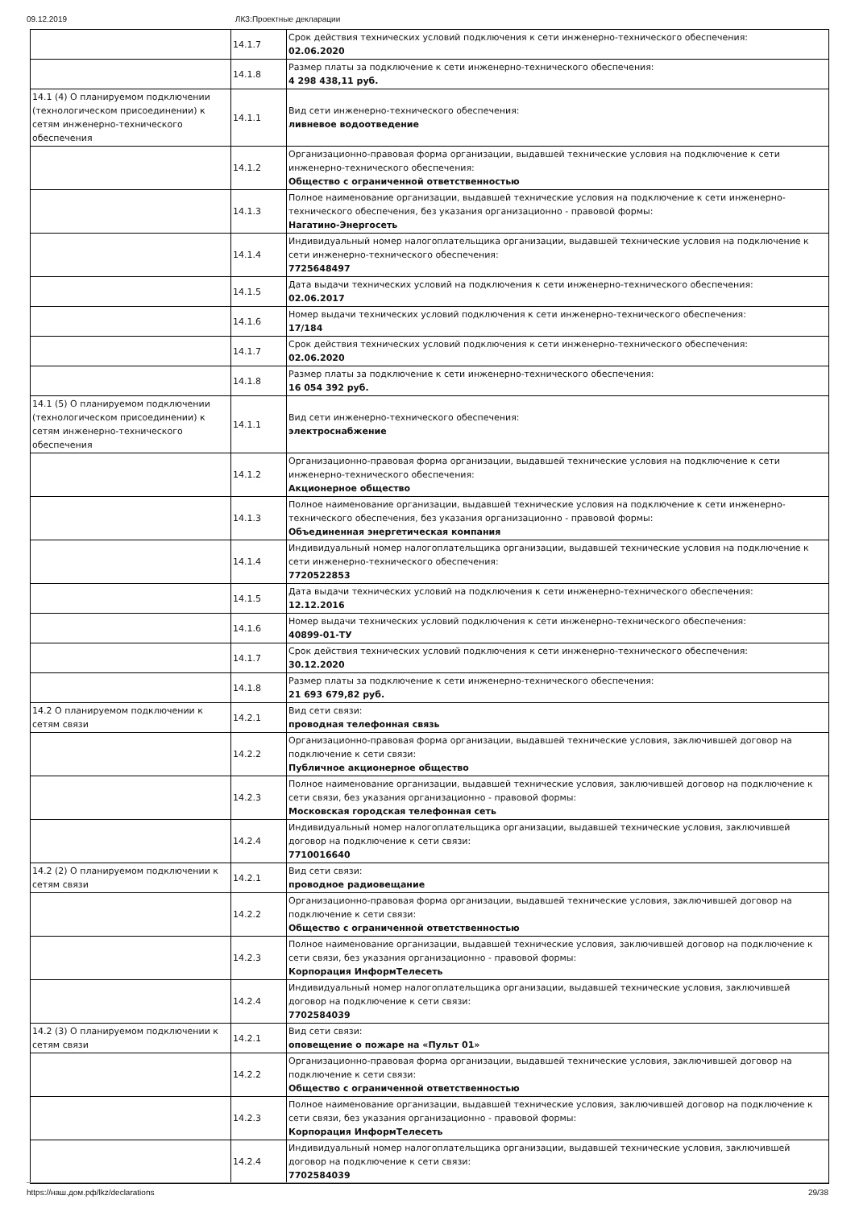09.12.2019 ЛКЗ:Проектные декларации
| | 14.1.7 | Срок действия технических условий подключения к сети инженерно-технического обеспечения: 02.06.2020 |
| | 14.1.8 | Размер платы за подключение к сети инженерно-технического обеспечения: 4 298 438,11 руб. |
| 14.1 (4) О планируемом подключении (технологическом присоединении) к сетям инженерно-технического обеспечения | 14.1.1 | Вид сети инженерно-технического обеспечения: ливневое водоотведение |
| | 14.1.2 | Организационно-правовая форма организации, выдавшей технические условия на подключение к сети инженерно-технического обеспечения: Общество с ограниченной ответственностью |
| | 14.1.3 | Полное наименование организации, выдавшей технические условия на подключение к сети инженерно-технического обеспечения, без указания организационно - правовой формы: Нагатино-Энергосеть |
| | 14.1.4 | Индивидуальный номер налогоплательщика организации, выдавшей технические условия на подключение к сети инженерно-технического обеспечения: 7725648497 |
| | 14.1.5 | Дата выдачи технических условий на подключения к сети инженерно-технического обеспечения: 02.06.2017 |
| | 14.1.6 | Номер выдачи технических условий подключения к сети инженерно-технического обеспечения: 17/184 |
| | 14.1.7 | Срок действия технических условий подключения к сети инженерно-технического обеспечения: 02.06.2020 |
| | 14.1.8 | Размер платы за подключение к сети инженерно-технического обеспечения: 16 054 392 руб. |
| 14.1 (5) О планируемом подключении (технологическом присоединении) к сетям инженерно-технического обеспечения | 14.1.1 | Вид сети инженерно-технического обеспечения: электроснабжение |
| | 14.1.2 | Организационно-правовая форма организации, выдавшей технические условия на подключение к сети инженерно-технического обеспечения: Акционерное общество |
| | 14.1.3 | Полное наименование организации, выдавшей технические условия на подключение к сети инженерно-технического обеспечения, без указания организационно - правовой формы: Объединенная энергетическая компания |
| | 14.1.4 | Индивидуальный номер налогоплательщика организации, выдавшей технические условия на подключение к сети инженерно-технического обеспечения: 7720522853 |
| | 14.1.5 | Дата выдачи технических условий на подключения к сети инженерно-технического обеспечения: 12.12.2016 |
| | 14.1.6 | Номер выдачи технических условий подключения к сети инженерно-технического обеспечения: 40899-01-ТУ |
| | 14.1.7 | Срок действия технических условий подключения к сети инженерно-технического обеспечения: 30.12.2020 |
| | 14.1.8 | Размер платы за подключение к сети инженерно-технического обеспечения: 21 693 679,82 руб. |
| 14.2 О планируемом подключении к сетям связи | 14.2.1 | Вид сети связи: проводная телефонная связь |
| | 14.2.2 | Организационно-правовая форма организации, выдавшей технические условия, заключившей договор на подключение к сети связи: Публичное акционерное общество |
| | 14.2.3 | Полное наименование организации, выдавшей технические условия, заключившей договор на подключение к сети связи, без указания организационно - правовой формы: Московская городская телефонная сеть |
| | 14.2.4 | Индивидуальный номер налогоплательщика организации, выдавшей технические условия, заключившей договор на подключение к сети связи: 7710016640 |
| 14.2 (2) О планируемом подключении к сетям связи | 14.2.1 | Вид сети связи: проводное радиовещание |
| | 14.2.2 | Организационно-правовая форма организации, выдавшей технические условия, заключившей договор на подключение к сети связи: Общество с ограниченной ответственностью |
| | 14.2.3 | Полное наименование организации, выдавшей технические условия, заключившей договор на подключение к сети связи, без указания организационно - правовой формы: Корпорация ИнформТелесеть |
| | 14.2.4 | Индивидуальный номер налогоплательщика организации, выдавшей технические условия, заключившей договор на подключение к сети связи: 7702584039 |
| 14.2 (3) О планируемом подключении к сетям связи | 14.2.1 | Вид сети связи: оповещение о пожаре на «Пульт 01» |
| | 14.2.2 | Организационно-правовая форма организации, выдавшей технические условия, заключившей договор на подключение к сети связи: Общество с ограниченной ответственностью |
| | 14.2.3 | Полное наименование организации, выдавшей технические условия, заключившей договор на подключение к сети связи, без указания организационно - правовой формы: Корпорация ИнформТелесеть |
| | 14.2.4 | Индивидуальный номер налогоплательщика организации, выдавшей технические условия, заключившей договор на подключение к сети связи: 7702584039 |
https://наш.дом.рф/lkz/declarations 29/38